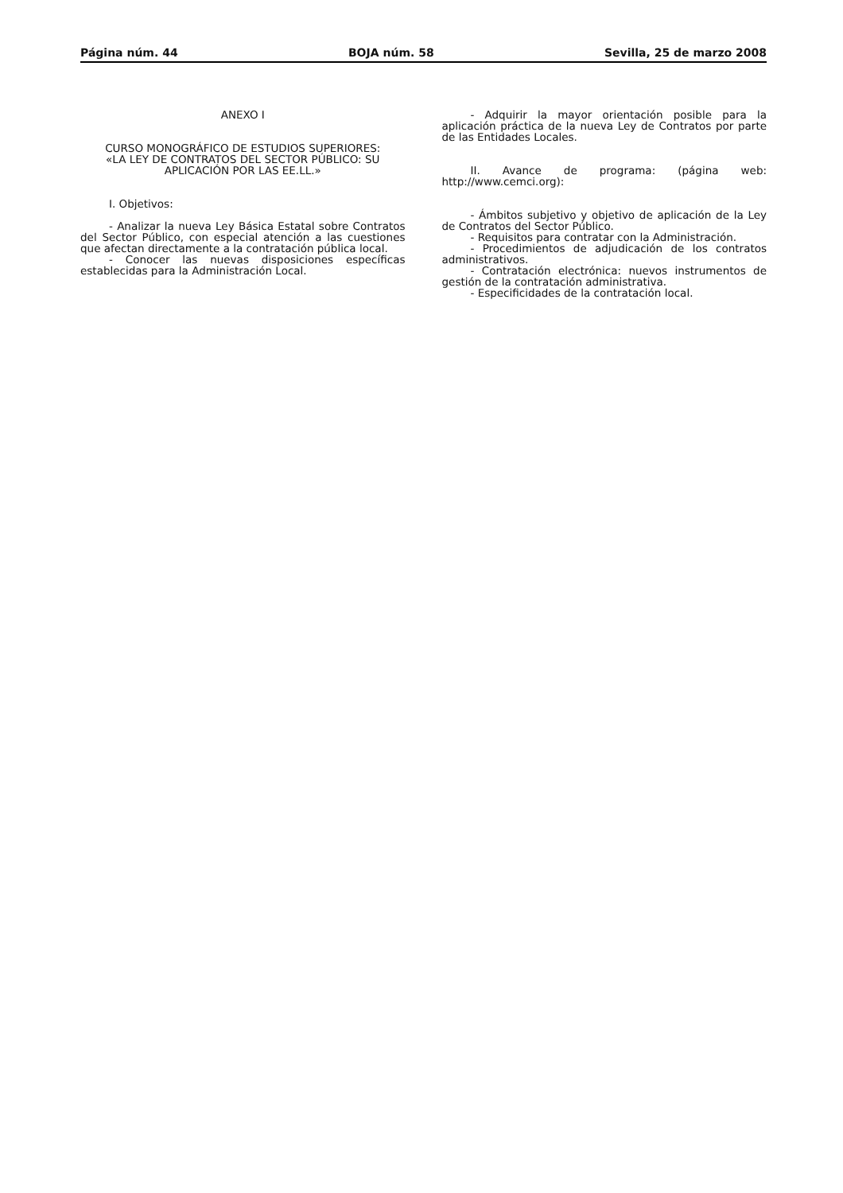Página núm. 44 BOJA núm. 58 Sevilla, 25 de marzo 2008
ANEXO I
CURSO MONOGRÁFICO DE ESTUDIOS SUPERIORES:
«LA LEY DE CONTRATOS DEL SECTOR PÚBLICO: SU APLICACIÓN POR LAS EE.LL.»
I. Objetivos:
- Analizar la nueva Ley Básica Estatal sobre Contratos del Sector Público, con especial atención a las cuestiones que afectan directamente a la contratación pública local.
- Conocer las nuevas disposiciones específicas establecidas para la Administración Local.
- Adquirir la mayor orientación posible para la aplicación práctica de la nueva Ley de Contratos por parte de las Entidades Locales.
II. Avance de programa: (página web: http://www.cemci.org):
- Ámbitos subjetivo y objetivo de aplicación de la Ley de Contratos del Sector Público.
- Requisitos para contratar con la Administración.
- Procedimientos de adjudicación de los contratos administrativos.
- Contratación electrónica: nuevos instrumentos de gestión de la contratación administrativa.
- Especificidades de la contratación local.